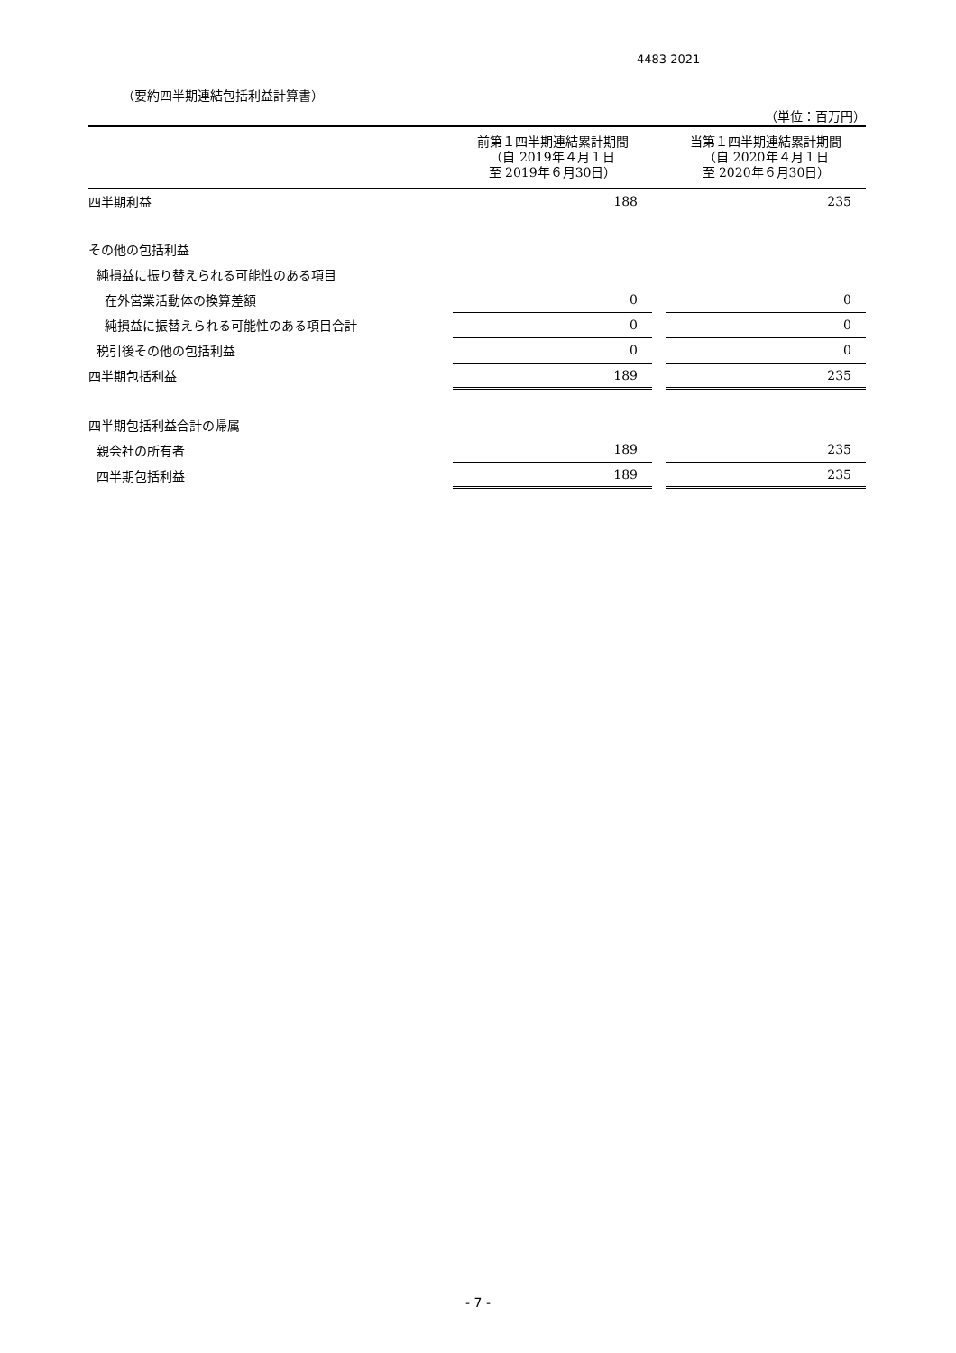4483 2021
（要約四半期連結包括利益計算書）
（単位：百万円）
| | 前第１四半期連結累計期間 （自 2019年４月１日 至 2019年６月30日） | | 当第１四半期連結累計期間 （自 2020年４月１日 至 2020年６月30日） |
| --- | --- | --- | --- |
| 四半期利益 | 188 | | 235 |
| その他の包括利益 | | | |
| 純損益に振り替えられる可能性のある項目 | | | |
| 在外営業活動体の換算差額 | 0 | | 0 |
| 純損益に振替えられる可能性のある項目合計 | 0 | | 0 |
| 税引後その他の包括利益 | 0 | | 0 |
| 四半期包括利益 | 189 | | 235 |
| 四半期包括利益合計の帰属 | | | |
| 親会社の所有者 | 189 | | 235 |
| 四半期包括利益 | 189 | | 235 |
- 7 -